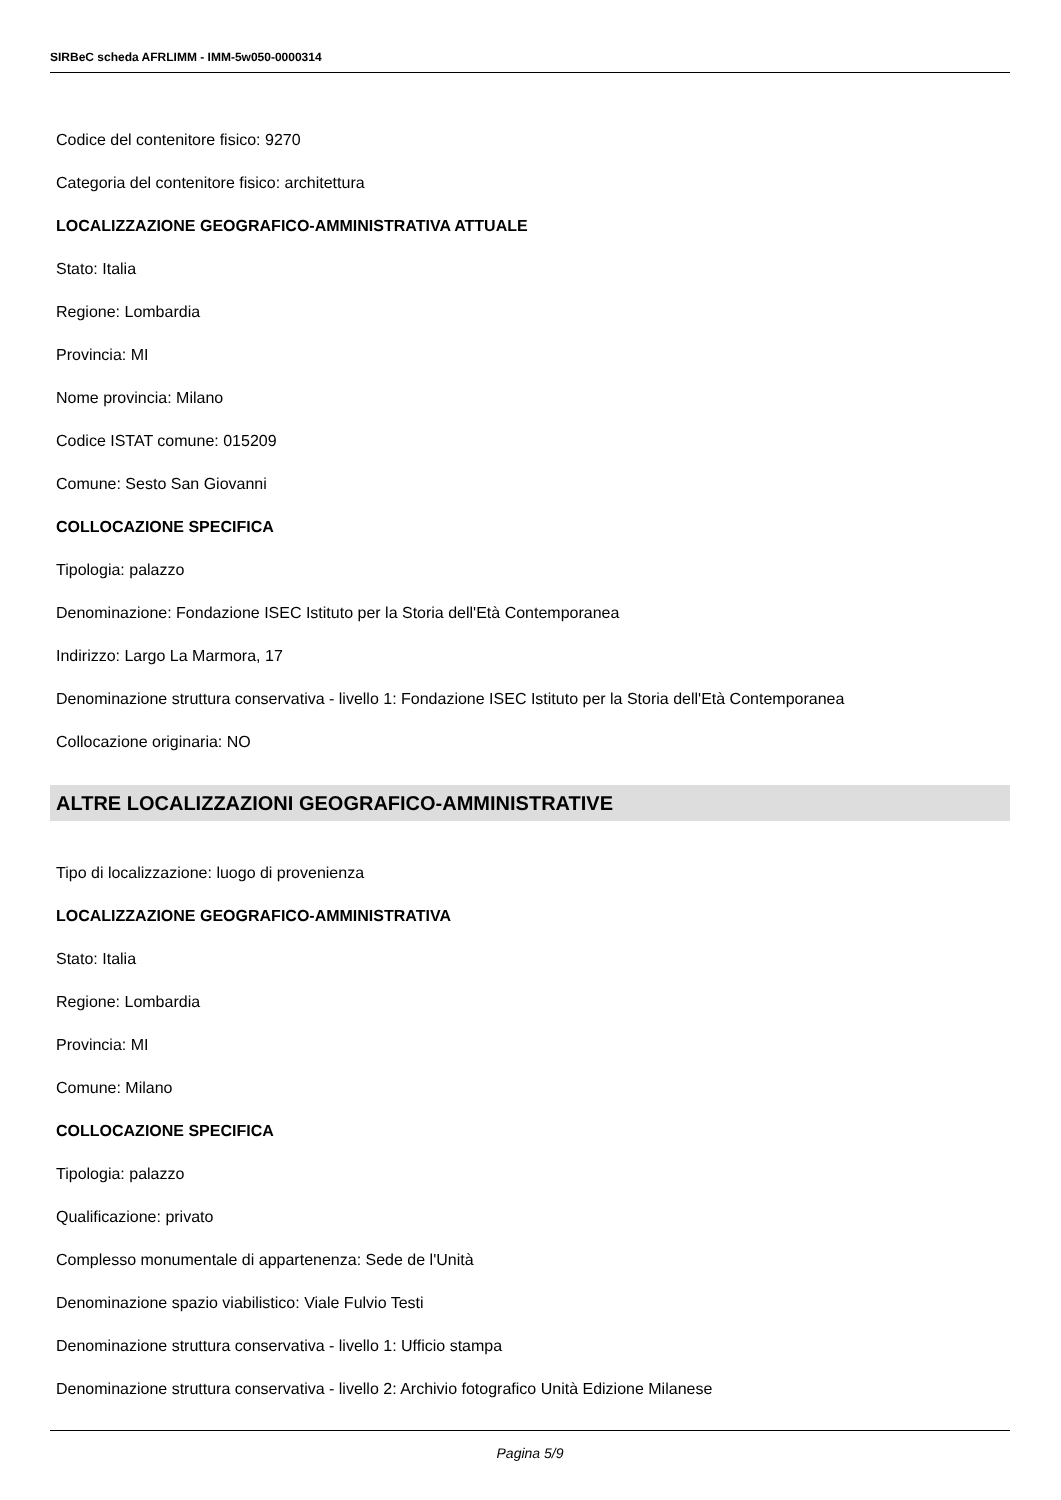SIRBeC scheda AFRLIMM - IMM-5w050-0000314
Codice del contenitore fisico: 9270
Categoria del contenitore fisico: architettura
LOCALIZZAZIONE GEOGRAFICO-AMMINISTRATIVA ATTUALE
Stato: Italia
Regione: Lombardia
Provincia: MI
Nome provincia: Milano
Codice ISTAT comune: 015209
Comune: Sesto San Giovanni
COLLOCAZIONE SPECIFICA
Tipologia: palazzo
Denominazione: Fondazione ISEC Istituto per la Storia dell'Età Contemporanea
Indirizzo: Largo La Marmora, 17
Denominazione struttura conservativa - livello 1: Fondazione ISEC Istituto per la Storia dell'Età Contemporanea
Collocazione originaria: NO
ALTRE LOCALIZZAZIONI GEOGRAFICO-AMMINISTRATIVE
Tipo di localizzazione: luogo di provenienza
LOCALIZZAZIONE GEOGRAFICO-AMMINISTRATIVA
Stato: Italia
Regione: Lombardia
Provincia: MI
Comune: Milano
COLLOCAZIONE SPECIFICA
Tipologia: palazzo
Qualificazione: privato
Complesso monumentale di appartenenza: Sede de l'Unità
Denominazione spazio viabilistico: Viale Fulvio Testi
Denominazione struttura conservativa - livello 1: Ufficio stampa
Denominazione struttura conservativa - livello 2: Archivio fotografico Unità Edizione Milanese
Pagina 5/9